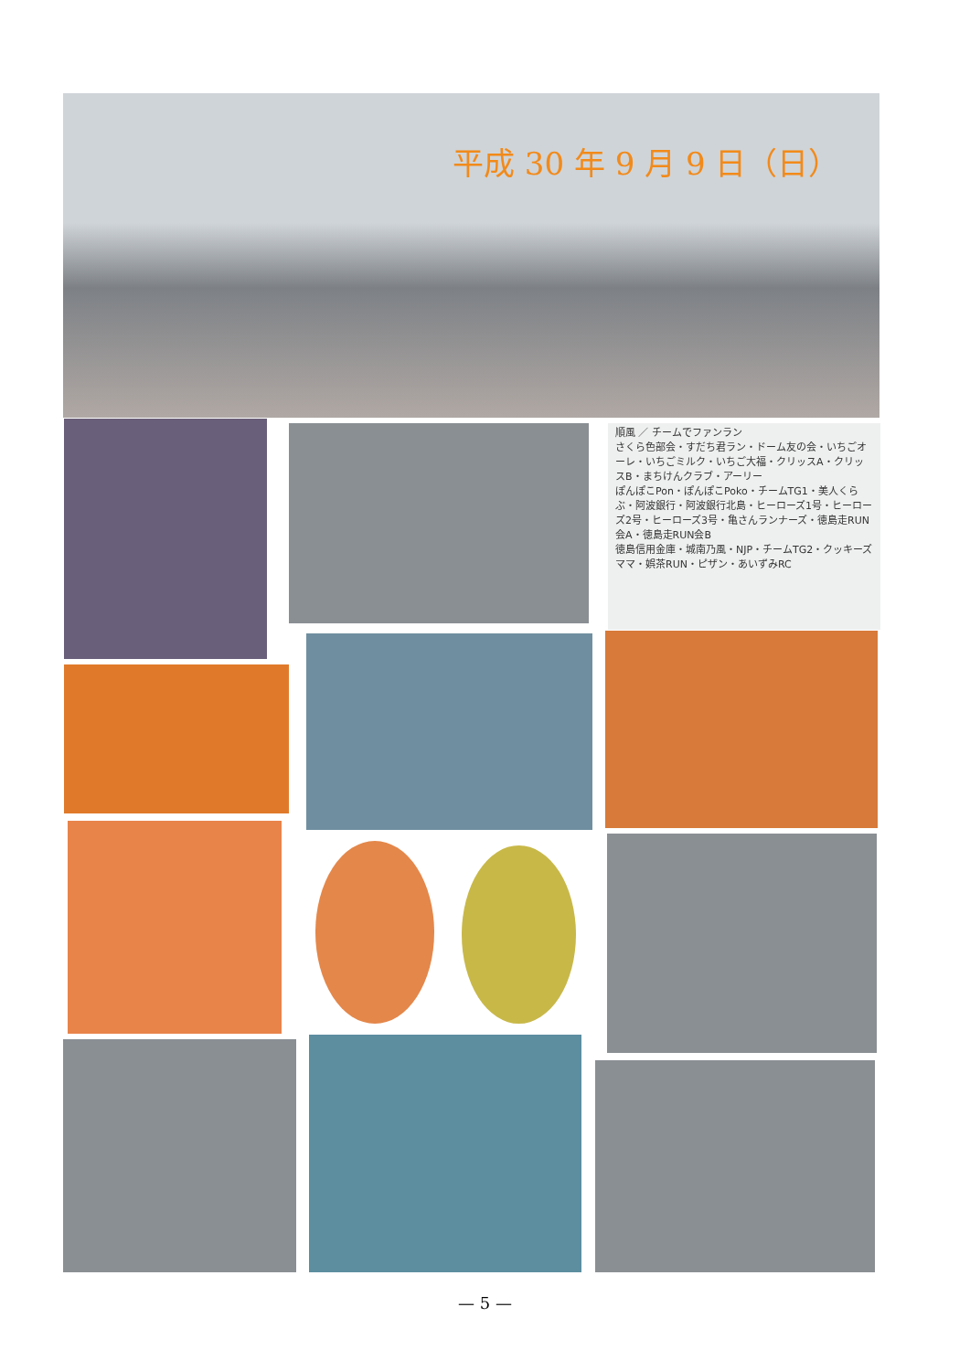平成 30 年 9 月 9 日（日）
順風 ／ チームでファンラン
さくら色部会・すだち君ラン・ドーム友の会・いちごオーレ・いちごミルク・いちご大福・クリッスA・クリッスB・まちけんクラブ・アーリー
ぽんぽこPon・ぽんぽこPoko・チームTG1・美人くらぶ・阿波銀行・阿波銀行北島・ヒーローズ1号・ヒーローズ2号・ヒーローズ3号・亀さんランナーズ・徳島走RUN会A・徳島走RUN会B
徳島信用金庫・城南乃風・NJP・チームTG2・クッキーズママ・娯茶RUN・ピザン・あいずみRC
— 5 —